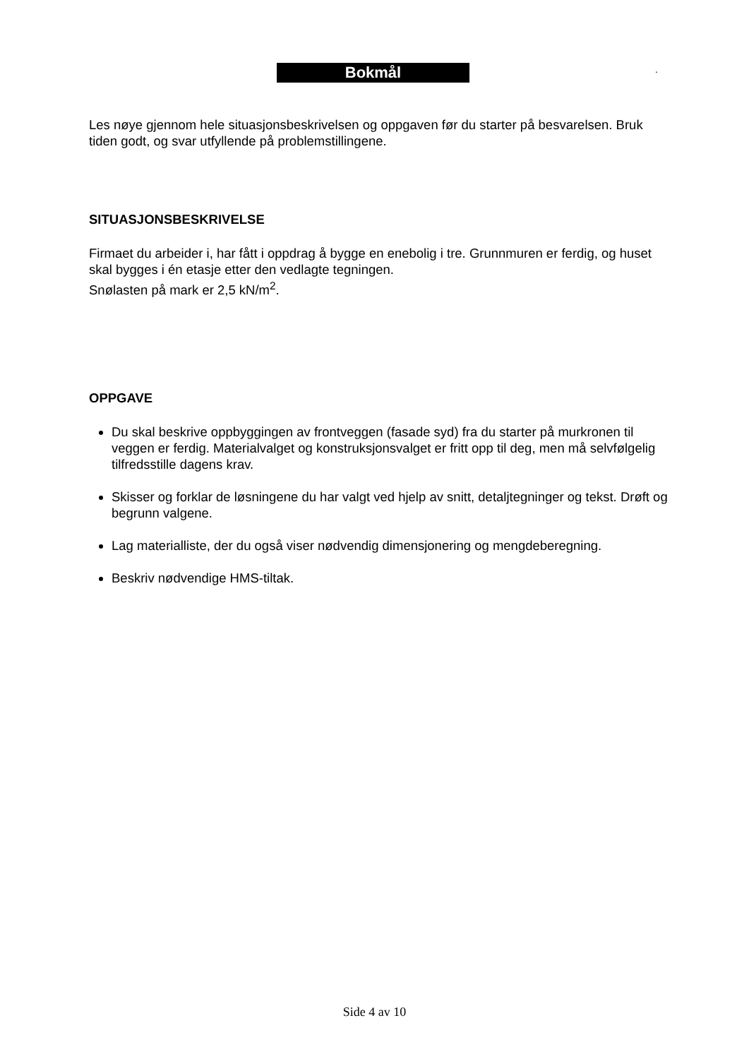Bokmål .
Les nøye gjennom hele situasjonsbeskrivelsen og oppgaven før du starter på besvarelsen. Bruk tiden godt, og svar utfyllende på problemstillingene.
SITUASJONSBESKRIVELSE
Firmaet du arbeider i, har fått i oppdrag å bygge en enebolig i tre. Grunnmuren er ferdig, og huset skal bygges i én etasje etter den vedlagte tegningen.
Snølasten på mark er 2,5 kN/m<sup>2</sup>.
OPPGAVE
Du skal beskrive oppbyggingen av frontveggen (fasade syd) fra du starter på murkronen til veggen er ferdig. Materialvalget og konstruksjonsvalget er fritt opp til deg, men må selvfølgelig tilfredsstille dagens krav.
Skisser og forklar de løsningene du har valgt ved hjelp av snitt, detaljtegninger og tekst. Drøft og begrunn valgene.
Lag materialliste, der du også viser nødvendig dimensjonering og mengdeberegning.
Beskriv nødvendige HMS-tiltak.
Side 4 av 10